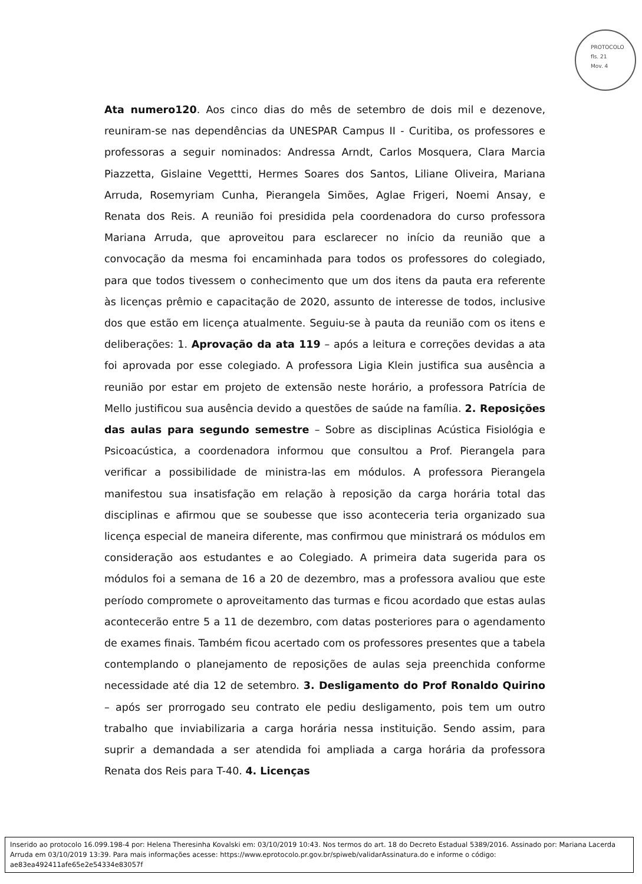PROTOCOLO
fls. 21
Mov. 4
Ata numero120. Aos cinco dias do mês de setembro de dois mil e dezenove, reuniram-se nas dependências da UNESPAR Campus II - Curitiba, os professores e professoras a seguir nominados: Andressa Arndt, Carlos Mosquera, Clara Marcia Piazzetta, Gislaine Vegettti, Hermes Soares dos Santos, Liliane Oliveira, Mariana Arruda, Rosemyriam Cunha, Pierangela Simões, Aglae Frigeri, Noemi Ansay, e Renata dos Reis. A reunião foi presidida pela coordenadora do curso professora Mariana Arruda, que aproveitou para esclarecer no início da reunião que a convocação da mesma foi encaminhada para todos os professores do colegiado, para que todos tivessem o conhecimento que um dos itens da pauta era referente às licenças prêmio e capacitação de 2020, assunto de interesse de todos, inclusive dos que estão em licença atualmente. Seguiu-se à pauta da reunião com os itens e deliberações: 1. Aprovação da ata 119 – após a leitura e correções devidas a ata foi aprovada por esse colegiado. A professora Ligia Klein justifica sua ausência a reunião por estar em projeto de extensão neste horário, a professora Patrícia de Mello justificou sua ausência devido a questões de saúde na família. 2. Reposições das aulas para segundo semestre – Sobre as disciplinas Acústica Fisiológia e Psicoacústica, a coordenadora informou que consultou a Prof. Pierangela para verificar a possibilidade de ministra-las em módulos. A professora Pierangela manifestou sua insatisfação em relação à reposição da carga horária total das disciplinas e afirmou que se soubesse que isso aconteceria teria organizado sua licença especial de maneira diferente, mas confirmou que ministrará os módulos em consideração aos estudantes e ao Colegiado. A primeira data sugerida para os módulos foi a semana de 16 a 20 de dezembro, mas a professora avaliou que este período compromete o aproveitamento das turmas e ficou acordado que estas aulas acontecerão entre 5 a 11 de dezembro, com datas posteriores para o agendamento de exames finais. Também ficou acertado com os professores presentes que a tabela contemplando o planejamento de reposições de aulas seja preenchida conforme necessidade até dia 12 de setembro. 3. Desligamento do Prof Ronaldo Quirino – após ser prorrogado seu contrato ele pediu desligamento, pois tem um outro trabalho que inviabilizaria a carga horária nessa instituição. Sendo assim, para suprir a demandada a ser atendida foi ampliada a carga horária da professora Renata dos Reis para T-40. 4. Licenças
Inserido ao protocolo 16.099.198-4 por: Helena Theresinha Kovalski em: 03/10/2019 10:43. Nos termos do art. 18 do Decreto Estadual 5389/2016. Assinado por: Mariana Lacerda Arruda em 03/10/2019 13:39. Para mais informações acesse: https://www.eprotocolo.pr.gov.br/spiweb/validarAssinatura.do e informe o código: ae83ea492411afe65e2e54334e83057f